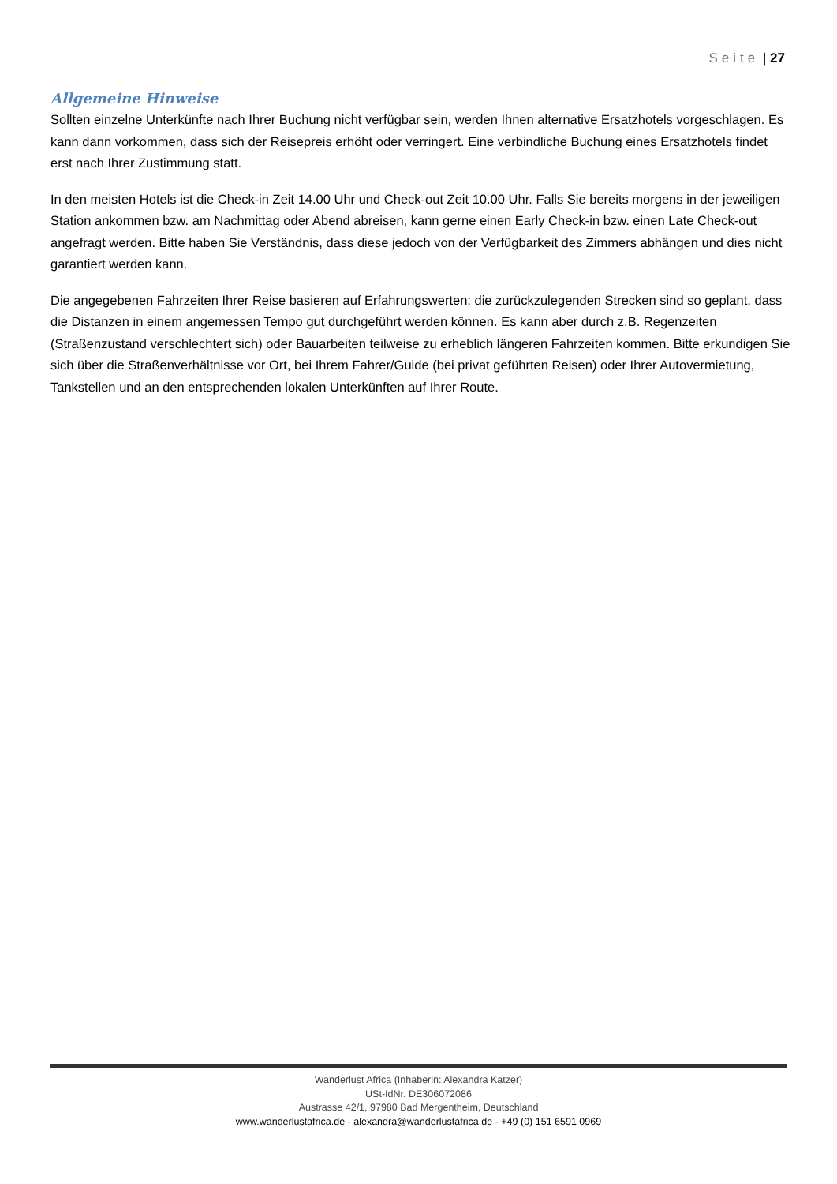Seite | 27
Allgemeine Hinweise
Sollten einzelne Unterkünfte nach Ihrer Buchung nicht verfügbar sein, werden Ihnen alternative Ersatzhotels vorgeschlagen. Es kann dann vorkommen, dass sich der Reisepreis erhöht oder verringert. Eine verbindliche Buchung eines Ersatzhotels findet erst nach Ihrer Zustimmung statt.
In den meisten Hotels ist die Check-in Zeit 14.00 Uhr und Check-out Zeit 10.00 Uhr. Falls Sie bereits morgens in der jeweiligen Station ankommen bzw. am Nachmittag oder Abend abreisen, kann gerne einen Early Check-in bzw. einen Late Check-out angefragt werden. Bitte haben Sie Verständnis, dass diese jedoch von der Verfügbarkeit des Zimmers abhängen und dies nicht garantiert werden kann.
Die angegebenen Fahrzeiten Ihrer Reise basieren auf Erfahrungswerten; die zurückzulegenden Strecken sind so geplant, dass die Distanzen in einem angemessen Tempo gut durchgeführt werden können. Es kann aber durch z.B. Regenzeiten (Straßenzustand verschlechtert sich) oder Bauarbeiten teilweise zu erheblich längeren Fahrzeiten kommen. Bitte erkundigen Sie sich über die Straßenverhältnisse vor Ort, bei Ihrem Fahrer/Guide (bei privat geführten Reisen) oder Ihrer Autovermietung, Tankstellen und an den entsprechenden lokalen Unterkünften auf Ihrer Route.
Wanderlust Africa (Inhaberin: Alexandra Katzer)
USt-IdNr. DE306072086
Austrasse 42/1, 97980 Bad Mergentheim, Deutschland
www.wanderlustafrica.de - alexandra@wanderlustafrica.de - +49 (0) 151 6591 0969